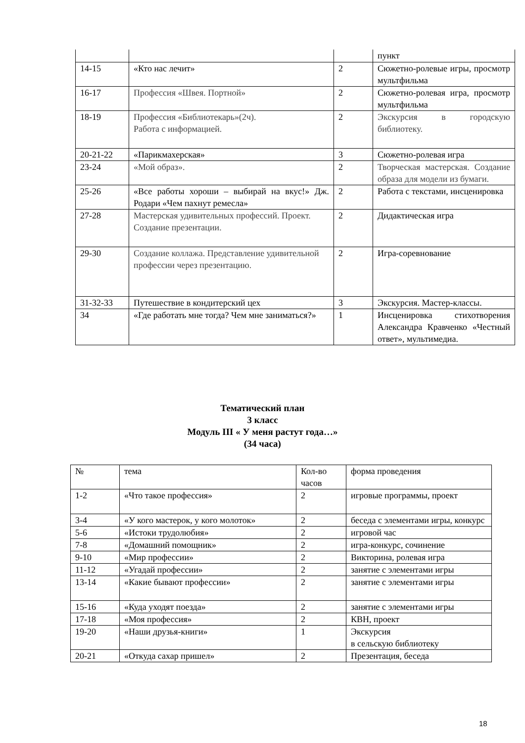| | | | пункт |
| 14-15 | «Кто нас лечит» | 2 | Сюжетно-ролевые игры, просмотр мультфильма |
| 16-17 | Профессия «Швея. Портной» | 2 | Сюжетно-ролевая игра, просмотр мультфильма |
| 18-19 | Профессия «Библиотекарь»(2ч). Работа с информацией. | 2 | Экскурсия в городскую библиотеку. |
| 20-21-22 | «Парикмахерская» | 3 | Сюжетно-ролевая игра |
| 23-24 | «Мой образ». | 2 | Творческая мастерская. Создание образа для модели из бумаги. |
| 25-26 | «Все работы хороши – выбирай на вкус!» Дж. Родари «Чем пахнут ремесла» | 2 | Работа с текстами, инсценировка |
| 27-28 | Мастерская удивительных профессий. Проект. Создание презентации. | 2 | Дидактическая игра |
| 29-30 | Создание коллажа. Представление удивительной профессии через презентацию. | 2 | Игра-соревнование |
| 31-32-33 | Путешествие в кондитерский цех | 3 | Экскурсия. Мастер-классы. |
| 34 | «Где работать мне тогда? Чем мне заниматься?» | 1 | Инсценировка стихотворения Александра Кравченко «Честный ответ», мультимедиа. |
Тематический план
3 класс
Модуль III « У меня растут года…»
(34 часа)
| № | тема | Кол-во часов | форма проведения |
| 1-2 | «Что такое профессия» | 2 | игровые программы, проект |
| 3-4 | «У кого мастерок, у кого молоток» | 2 | беседа с элементами игры, конкурс |
| 5-6 | «Истоки трудолюбия» | 2 | игровой час |
| 7-8 | «Домашний помощник» | 2 | игра-конкурс, сочинение |
| 9-10 | «Мир профессии» | 2 | Викторина, ролевая игра |
| 11-12 | «Угадай профессии» | 2 | занятие с элементами игры |
| 13-14 | «Какие бывают профессии» | 2 | занятие с элементами игры |
| 15-16 | «Куда уходят поезда» | 2 | занятие с элементами игры |
| 17-18 | «Моя профессия» | 2 | КВН, проект |
| 19-20 | «Наши друзья-книги» | 1 | Экскурсия в сельскую библиотеку |
| 20-21 | «Откуда сахар пришел» | 2 | Презентация, беседа |
18